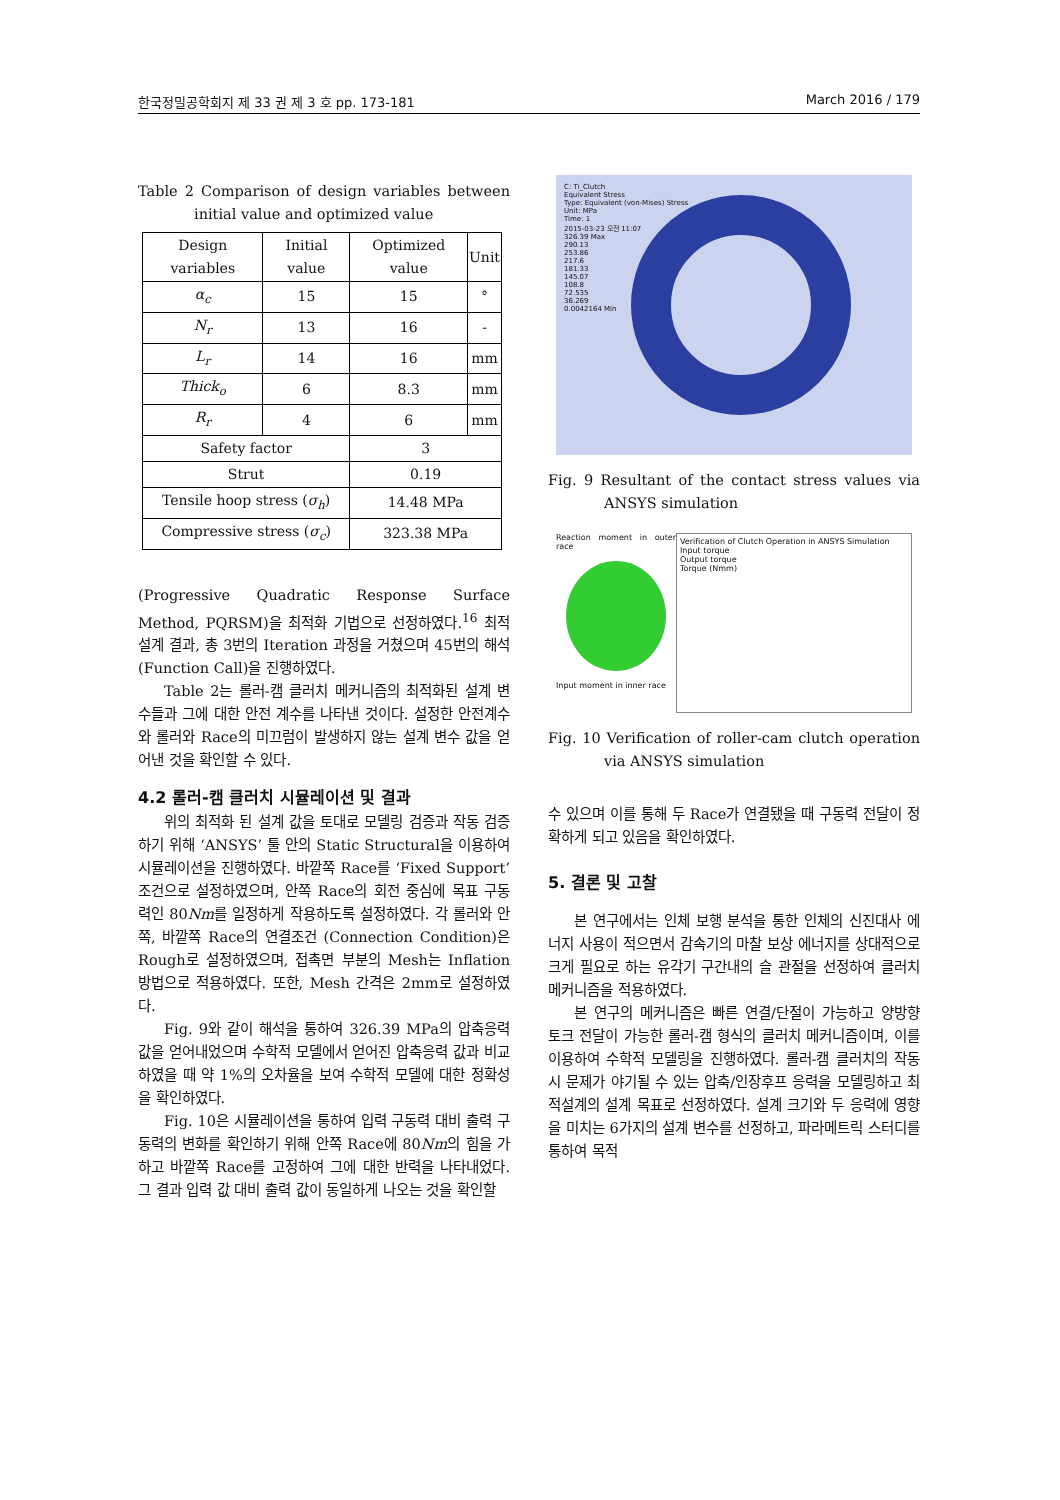한국정밀공학회지 제 33 권 제 3 호 pp. 173-181 March 2016 / 179
Table 2 Comparison of design variables between initial value and optimized value
| Design variables | Initial value | Optimized value | Unit |
| --- | --- | --- | --- |
| α<sub>c</sub> | 15 | 15 | ° |
| N<sub>r</sub> | 13 | 16 | - |
| L<sub>r</sub> | 14 | 16 | mm |
| Thick<sub>o</sub> | 6 | 8.3 | mm |
| R<sub>r</sub> | 4 | 6 | mm |
| Safety factor | | 3 | |
| Strut | | 0.19 | |
| Tensile hoop stress ( σ<sub>h</sub> ) | | 14.48 MPa | |
| Compressive stress ( σ<sub>c</sub> ) | | 323.38 MPa | |
(Progressive Quadratic Response Surface Method, PQRSM)을 최적화 기법으로 선정하였다.<sup>16</sup> 최적 설계 결과, 총 3번의 Iteration 과정을 거쳤으며 45번의 해석 (Function Call)을 진행하였다.
Table 2는 롤러-캠 클러치 메커니즘의 최적화된 설계 변수들과 그에 대한 안전 계수를 나타낸 것이다. 설정한 안전계수와 롤러와 Race의 미끄럼이 발생하지 않는 설계 변수 값을 얻어낸 것을 확인할 수 있다.
4.2 롤러-캠 클러치 시뮬레이션 및 결과
위의 최적화 된 설계 값을 토대로 모델링 검증과 작동 검증하기 위해 ‘ANSYS’ 툴 안의 Static Structural을 이용하여 시뮬레이션을 진행하였다. 바깥쪽 Race를 ‘Fixed Support’ 조건으로 설정하였으며, 안쪽 Race의 회전 중심에 목표 구동력인 80Nm를 일정하게 작용하도록 설정하였다. 각 롤러와 안쪽, 바깥쪽 Race의 연결조건 (Connection Condition)은 Rough로 설정하였으며, 접촉면 부분의 Mesh는 Inflation 방법으로 적용하였다. 또한, Mesh 간격은 2mm로 설정하였다.
Fig. 9와 같이 해석을 통하여 326.39 MPa의 압축응력 값을 얻어내었으며 수학적 모델에서 얻어진 압축응력 값과 비교하였을 때 약 1%의 오차율을 보여 수학적 모델에 대한 정확성을 확인하였다.
Fig. 10은 시뮬레이션을 통하여 입력 구동력 대비 출력 구동력의 변화를 확인하기 위해 안쪽 Race에 80Nm의 힘을 가하고 바깥쪽 Race를 고정하여 그에 대한 반력을 나타내었다. 그 결과 입력 값 대비 출력 값이 동일하게 나오는 것을 확인할
C: Ti_Clutch
Equivalent Stress
Type: Equivalent (von-Mises) Stress
Unit: MPa
Time: 1
2015-03-23 오전 11:07
326.39 Max
290.13
253.86
217.6
181.33
145.07
108.8
72.535
36.269
0.0042164 Min
Fig. 9 Resultant of the contact stress values via ANSYS simulation
Reaction moment in outer race
Input moment in inner race
Verification of Clutch Operation in ANSYS Simulation
Input torque
Output torque
Torque (Nmm)
Fig. 10 Verification of roller-cam clutch operation via ANSYS simulation
수 있으며 이를 통해 두 Race가 연결됐을 때 구동력 전달이 정확하게 되고 있음을 확인하였다.
5. 결론 및 고찰
본 연구에서는 인체 보행 분석을 통한 인체의 신진대사 에너지 사용이 적으면서 감속기의 마찰 보상 에너지를 상대적으로 크게 필요로 하는 유각기 구간내의 슬 관절을 선정하여 클러치 메커니즘을 적용하였다.
본 연구의 메커니즘은 빠른 연결/단절이 가능하고 양방향 토크 전달이 가능한 롤러-캠 형식의 클러치 메커니즘이며, 이를 이용하여 수학적 모델링을 진행하였다. 롤러-캠 클러치의 작동 시 문제가 야기될 수 있는 압축/인장후프 응력을 모델링하고 최적설계의 설계 목표로 선정하였다. 설계 크기와 두 응력에 영향을 미치는 6가지의 설계 변수를 선정하고, 파라메트릭 스터디를 통하여 목적